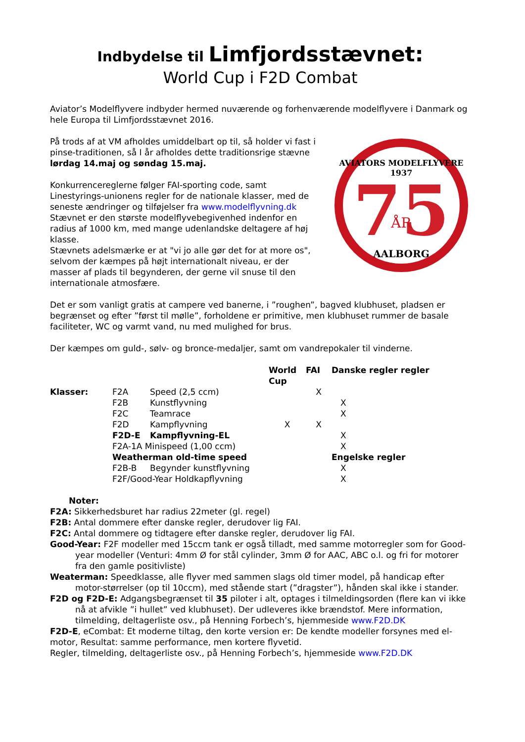Indbydelse til Limfjordsstævnet:
World Cup i F2D Combat
Aviator’s Modelflyvere indbyder hermed nuværende og forhenværende modelflyvere i Danmark og hele Europa til Limfjordsstævnet 2016.
På trods af at VM afholdes umiddelbart op til, så holder vi fast i pinse-traditionen, så I år afholdes dette traditionsrige stævne lørdag 14.maj og søndag 15.maj.
Konkurrencereglerne følger FAI-sporting code, samt Linestyrings-unionens regler for de nationale klasser, med de seneste ændringer og tilføjelser fra www.modelflyvning.dk Stævnet er den største modelflyvebegivenhed indenfor en radius af 1000 km, med mange udenlandske deltagere af høj klasse.
Stævnets adelsmærke er at "vi jo alle gør det for at more os", selvom der kæmpes på højt internationalt niveau, er der masser af plads til begynderen, der gerne vil snuse til den internationale atmosfære.
AVIATORS MODELFLYVERE
1937
75
ÅR
AALBORG
Det er som vanligt gratis at campere ved banerne, i ”roughen”, bagved klubhuset, pladsen er begrænset og efter ”først til mølle”, forholdene er primitive, men klubhuset rummer de basale faciliteter, WC og varmt vand, nu med mulighed for brus.
Der kæmpes om guld-, sølv- og bronce-medaljer, samt om vandrepokaler til vinderne.
| | | | World Cup | FAI | Danske regler regler |
| --- | --- | --- | --- | --- | --- |
| Klasser: | F2A | Speed (2,5 ccm) | | X | |
| | F2B | Kunstflyvning | | | X |
| | F2C | Teamrace | | | X |
| | F2D | Kampflyvning | X | X | |
| | F2D-E | Kampflyvning-EL | | | X |
| | F2A-1A Minispeed (1,00 ccm) | | | | X |
| | Weatherman old-time speed | | | | Engelske regler |
| | F2B-B | Begynder kunstflyvning | | | X |
| | F2F/Good-Year Holdkapflyvning | | | | X |
Noter:
F2A: Sikkerhedsburet har radius 22meter (gl. regel)
F2B: Antal dommere efter danske regler, derudover lig FAI.
F2C: Antal dommere og tidtagere efter danske regler, derudover lig FAI.
Good-Year: F2F modeller med 15ccm tank er også tilladt, med samme motorregler som for Good-year modeller (Venturi: 4mm Ø for stål cylinder, 3mm Ø for AAC, ABC o.l. og fri for motorer fra den gamle positivliste)
Weaterman: Speedklasse, alle flyver med sammen slags old timer model, på handicap efter motor-størrelser (op til 10ccm), med stående start (”dragster”), hånden skal ikke i stander.
F2D og F2D-E: Adgangsbegrænset til 35 piloter i alt, optages i tilmeldingsorden (flere kan vi ikke nå at afvikle ”i hullet” ved klubhuset). Der udleveres ikke brændstof. Mere information, tilmelding, deltagerliste osv., på Henning Forbech’s, hjemmeside www.F2D.DK
F2D-E, eCombat: Et moderne tiltag, den korte version er: De kendte modeller forsynes med el-motor, Resultat: samme performance, men kortere flyvetid.
Regler, tilmelding, deltagerliste osv., på Henning Forbech’s, hjemmeside www.F2D.DK